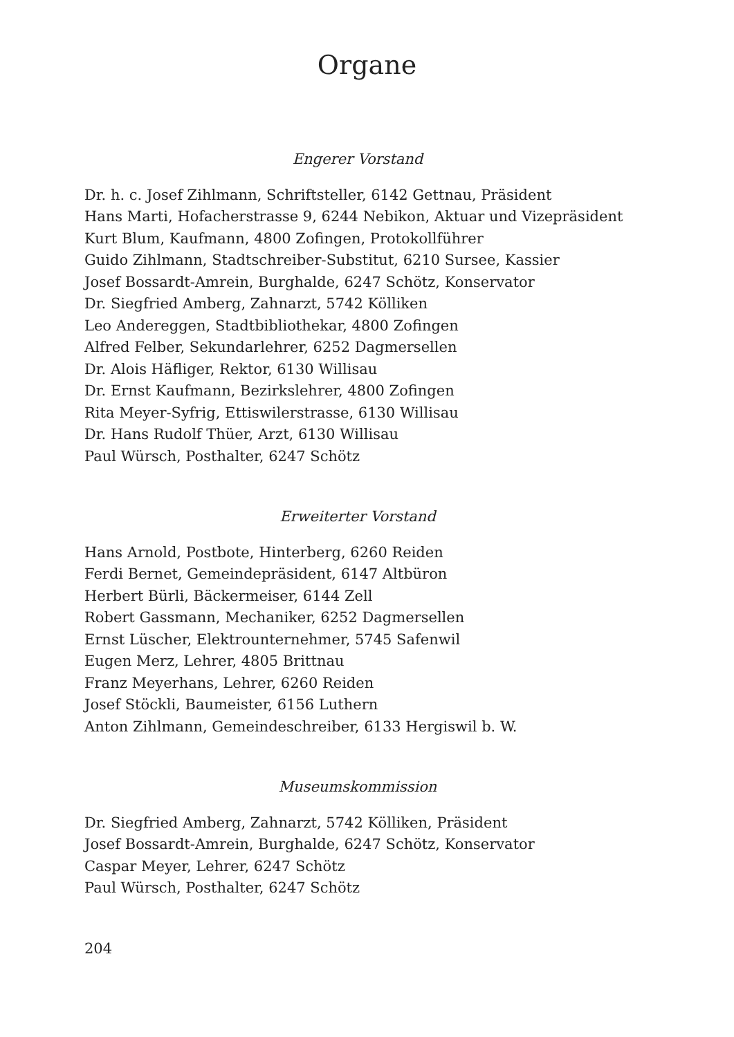Organe
Engerer Vorstand
Dr. h. c. Josef Zihlmann, Schriftsteller, 6142 Gettnau, Präsident
Hans Marti, Hofacherstrasse 9, 6244 Nebikon, Aktuar und Vizepräsident
Kurt Blum, Kaufmann, 4800 Zofingen, Protokollführer
Guido Zihlmann, Stadtschreiber-Substitut, 6210 Sursee, Kassier
Josef Bossardt-Amrein, Burghalde, 6247 Schötz, Konservator
Dr. Siegfried Amberg, Zahnarzt, 5742 Kölliken
Leo Andereggen, Stadtbibliothekar, 4800 Zofingen
Alfred Felber, Sekundarlehrer, 6252 Dagmersellen
Dr. Alois Häfliger, Rektor, 6130 Willisau
Dr. Ernst Kaufmann, Bezirkslehrer, 4800 Zofingen
Rita Meyer-Syfrig, Ettiswilerstrasse, 6130 Willisau
Dr. Hans Rudolf Thüer, Arzt, 6130 Willisau
Paul Würsch, Posthalter, 6247 Schötz
Erweiterter Vorstand
Hans Arnold, Postbote, Hinterberg, 6260 Reiden
Ferdi Bernet, Gemeindepräsident, 6147 Altbüron
Herbert Bürli, Bäckermeiser, 6144 Zell
Robert Gassmann, Mechaniker, 6252 Dagmersellen
Ernst Lüscher, Elektrounternehmer, 5745 Safenwil
Eugen Merz, Lehrer, 4805 Brittnau
Franz Meyerhans, Lehrer, 6260 Reiden
Josef Stöckli, Baumeister, 6156 Luthern
Anton Zihlmann, Gemeindeschreiber, 6133 Hergiswil b. W.
Museumskommission
Dr. Siegfried Amberg, Zahnarzt, 5742 Kölliken, Präsident
Josef Bossardt-Amrein, Burghalde, 6247 Schötz, Konservator
Caspar Meyer, Lehrer, 6247 Schötz
Paul Würsch, Posthalter, 6247 Schötz
204